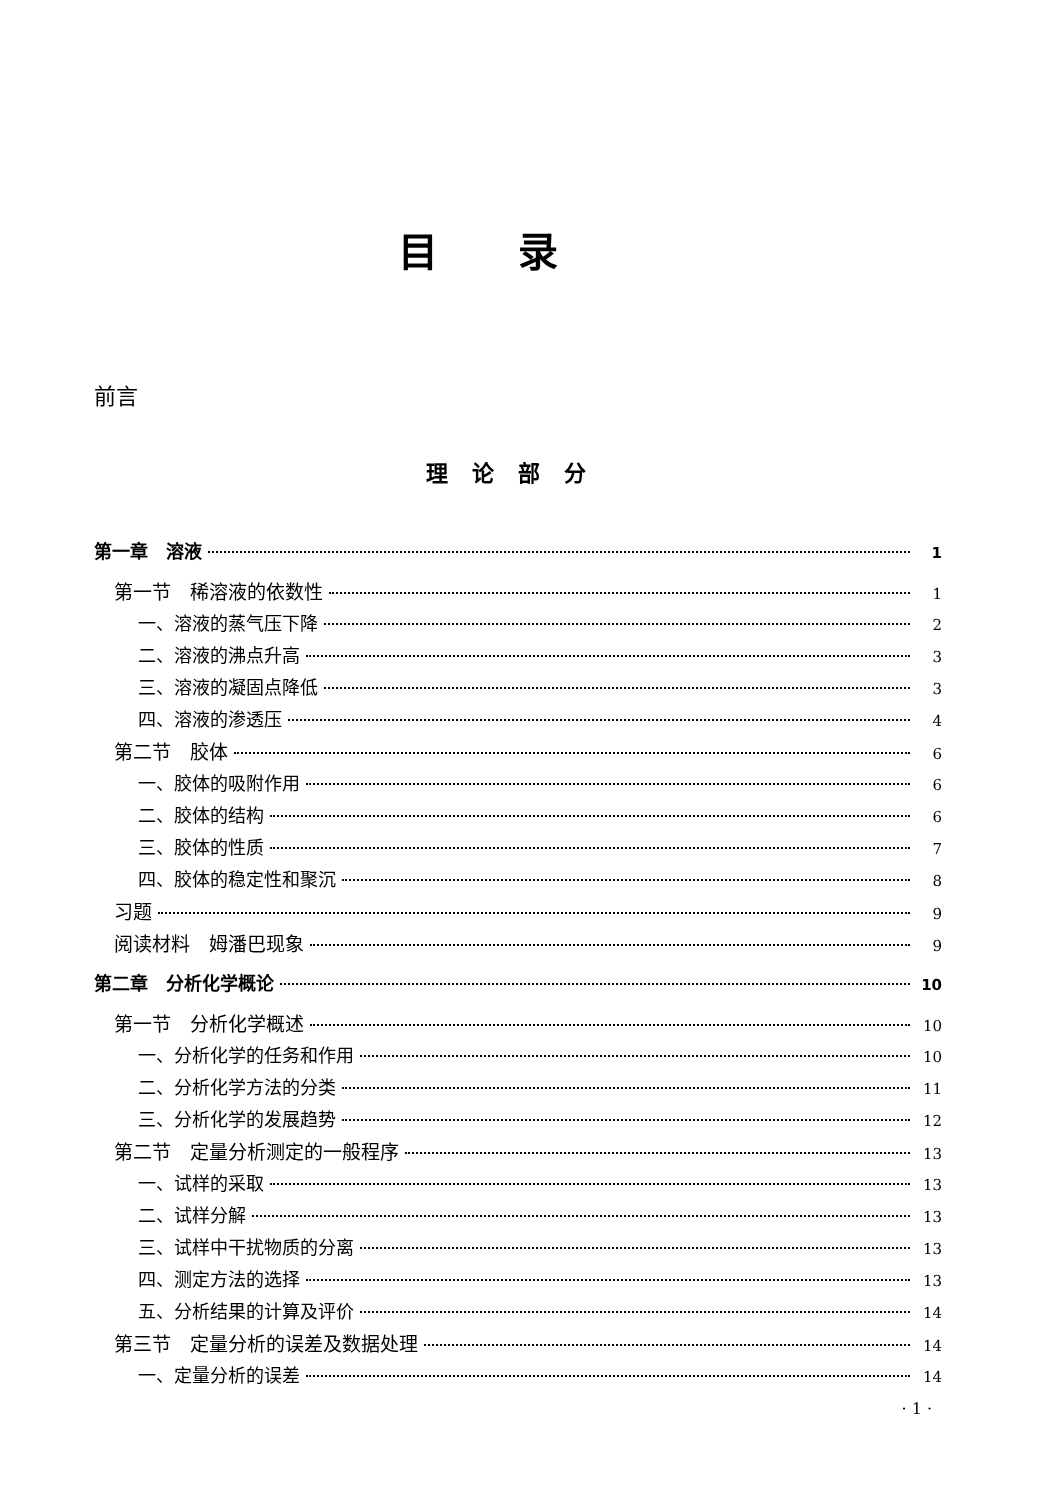目录
前言
理论部分
第一章　溶液 1
第一节　稀溶液的依数性 1
一、溶液的蒸气压下降 2
二、溶液的沸点升高 3
三、溶液的凝固点降低 3
四、溶液的渗透压 4
第二节　胶体 6
一、胶体的吸附作用 6
二、胶体的结构 6
三、胶体的性质 7
四、胶体的稳定性和聚沉 8
习题 9
阅读材料　姆潘巴现象 9
第二章　分析化学概论 10
第一节　分析化学概述 10
一、分析化学的任务和作用 10
二、分析化学方法的分类 11
三、分析化学的发展趋势 12
第二节　定量分析测定的一般程序 13
一、试样的采取 13
二、试样分解 13
三、试样中干扰物质的分离 13
四、测定方法的选择 13
五、分析结果的计算及评价 14
第三节　定量分析的误差及数据处理 14
一、定量分析的误差 14
· 1 ·